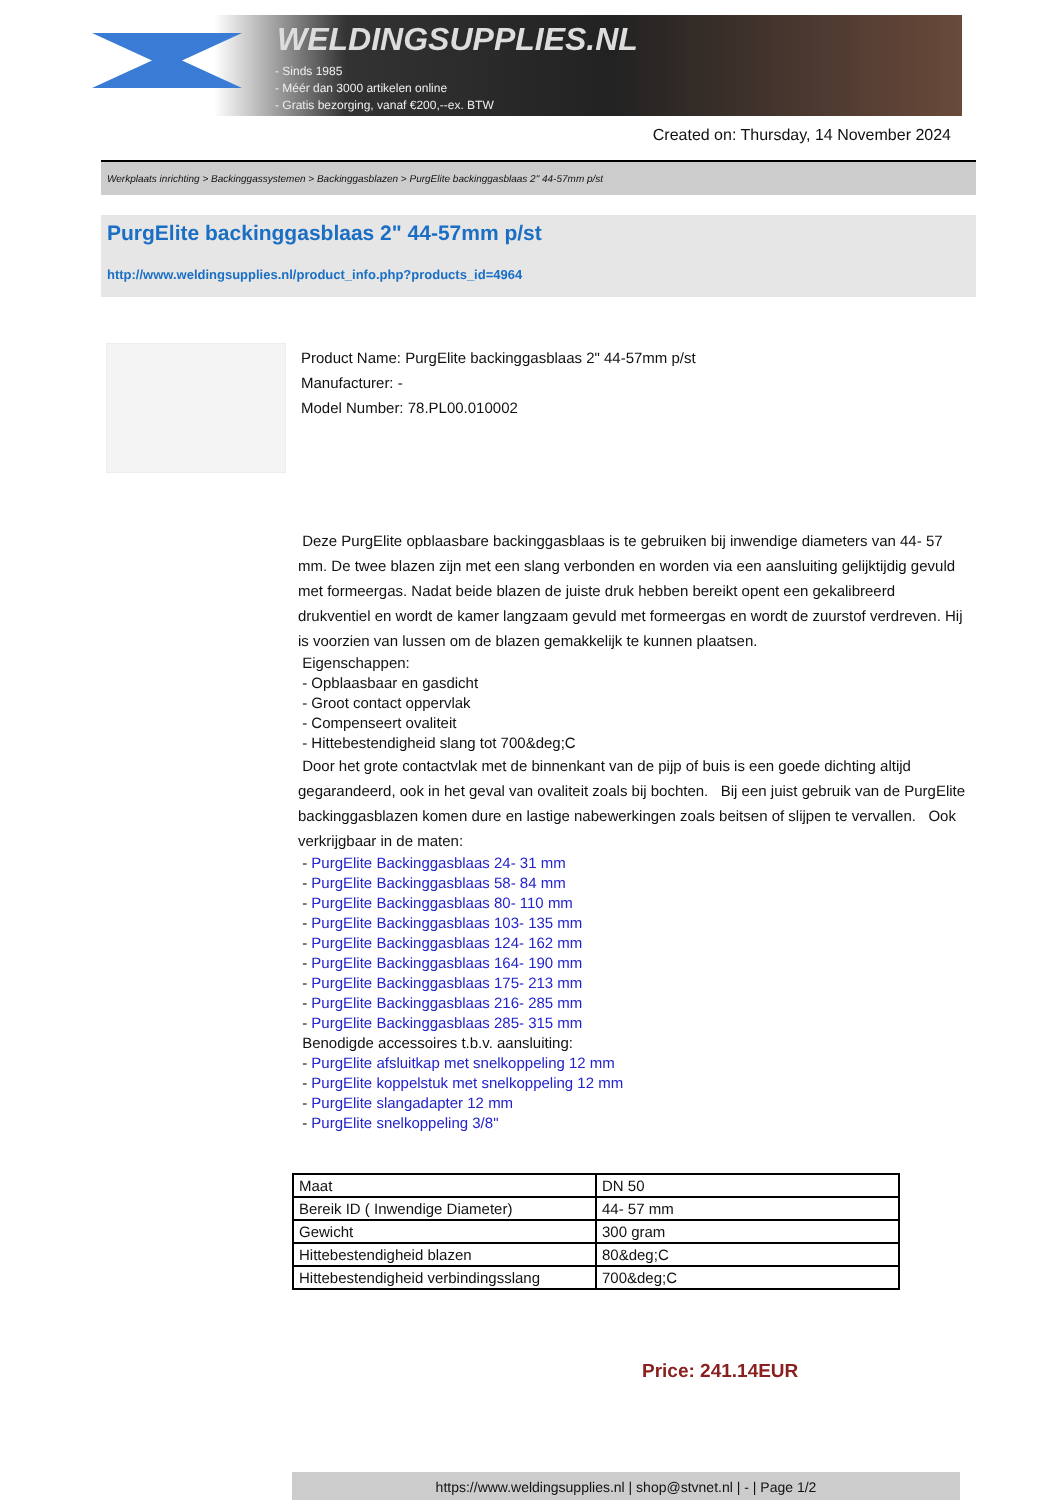WELDINGSUPPLIES.NL
- Sinds 1985
- Méér dan 3000 artikelen online
- Gratis bezorging, vanaf €200,--ex. BTW
Created on: Thursday, 14 November 2024
Werkplaats inrichting > Backinggassystemen > Backinggasblazen > PurgElite backinggasblaas 2" 44-57mm p/st
PurgElite backinggasblaas 2" 44-57mm p/st
http://www.weldingsupplies.nl/product_info.php?products_id=4964
Product Name: PurgElite backinggasblaas 2" 44-57mm p/st
Manufacturer: -
Model Number: 78.PL00.010002
Deze PurgElite opblaasbare backinggasblaas is te gebruiken bij inwendige diameters van 44- 57 mm. De twee blazen zijn met een slang verbonden en worden via een aansluiting gelijktijdig gevuld met formeergas. Nadat beide blazen de juiste druk hebben bereikt opent een gekalibreerd drukventiel en wordt de kamer langzaam gevuld met formeergas en wordt de zuurstof verdreven. Hij is voorzien van lussen om de blazen gemakkelijk te kunnen plaatsen.
Eigenschappen:
- Opblaasbaar en gasdicht
- Groot contact oppervlak
- Compenseert ovaliteit
- Hittebestendigheid slang tot 700&deg;C
Door het grote contactvlak met de binnenkant van de pijp of buis is een goede dichting altijd gegarandeerd, ook in het geval van ovaliteit zoals bij bochten. Bij een juist gebruik van de PurgElite backinggasblazen komen dure en lastige nabewerkingen zoals beitsen of slijpen te vervallen. Ook verkrijgbaar in de maten:
- PurgElite Backinggasblaas 24- 31 mm
- PurgElite Backinggasblaas 58- 84 mm
- PurgElite Backinggasblaas 80- 110 mm
- PurgElite Backinggasblaas 103- 135 mm
- PurgElite Backinggasblaas 124- 162 mm
- PurgElite Backinggasblaas 164- 190 mm
- PurgElite Backinggasblaas 175- 213 mm
- PurgElite Backinggasblaas 216- 285 mm
- PurgElite Backinggasblaas 285- 315 mm
Benodigde accessoires t.b.v. aansluiting:
- PurgElite afsluitkap met snelkoppeling 12 mm
- PurgElite koppelstuk met snelkoppeling 12 mm
- PurgElite slangadapter 12 mm
- PurgElite snelkoppeling 3/8"
| Maat | DN 50 |
| Bereik ID ( Inwendige Diameter) | 44- 57 mm |
| Gewicht | 300 gram |
| Hittebestendigheid blazen | 80&deg;C |
| Hittebestendigheid verbindingsslang | 700&deg;C |
Price: 241.14EUR
https://www.weldingsupplies.nl | shop@stvnet.nl | - | Page 1/2